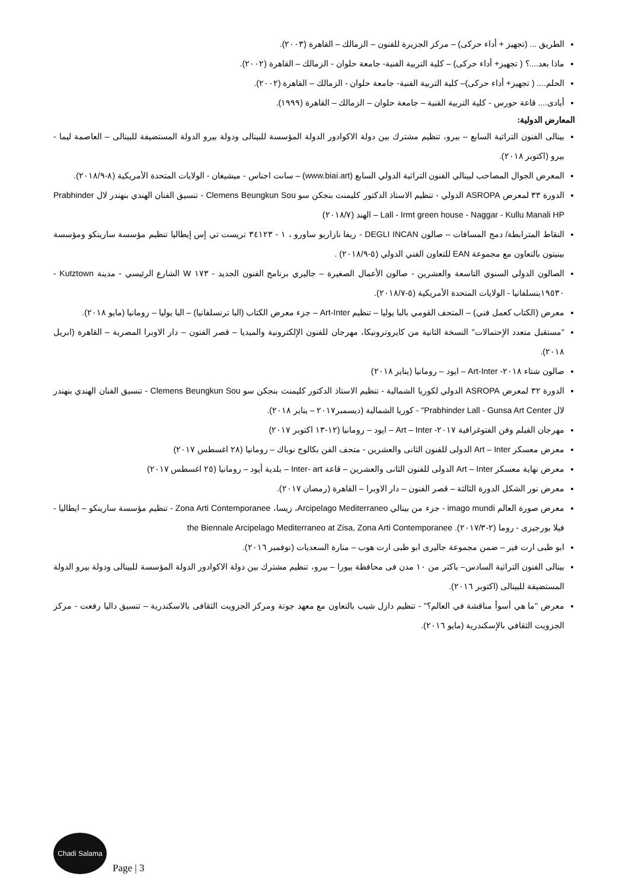الطريق ... (تجهيز + أداء حركى) – مركز الجزيرة للفنون – الزمالك – القاهرة (٢٠٠٣).
ماذا بعد....؟ ( تجهيز+ أداء حركى) – كلية التربية الفنية- جامعة حلوان - الزمالك – القاهرة (٢٠٠٢).
الحلم.... ( تجهيز+ أداء حركى)– كلية التربية الفنية- جامعة حلوان - الزمالك – القاهرة (٢٠٠٢).
أيادى.... قاعة حورس - كلية التربية الفنية – جامعة حلوان – الزمالك – القاهرة (١٩٩٩).
المعارض الدولية:
بينالى الفنون التراثية السابع – بيرو، تنظيم مشترك بين دولة الاكوادور الدولة المؤسسة للبينالى ودولة بيرو الدولة المستضيفة للبينالى – العاصمة ليما - بيرو (اكتوبر ٢٠١٨).
المعرض الجوال المصاحب لبينالي الفنون التراثية الدولي السابع (www.biai.art) – سانت اجناس - ميشيغان - الولايات المتحدة الأمريكية (٨-٢٠١٨/٩).
الدورة ٣٣ لمعرض ASROPA الدولي - تنظيم الاستاذ الدكتور كليمنث بنجكن سو Clemens Beungkun Sou - تنسيق الفنان الهندي بنهندر لال Prabhinder Lall - Irmt green house - Naggar - Kullu Manali HP – الهند (٢٠١٨/٧)
النقاط المترابطة/ دمج المسافات – صالون DEGLI INCAN - ريفا نازاريو ساورو ، ١ - ٣٤١٢٣ تريست تي إس إيطاليا تنظيم مؤسسة سارينكو ومؤسسة بينيتون بالتعاون مع مجموعة EAN للتعاون الفني الدولي (٥-٢٠١٨/٩) .
الصالون الدولي السنوي التاسعة والعشرين - صالون الأعمال الصغيرة – جاليري برنامج الفنون الجديد - ١٧٣ W الشارع الرئيسي - مدينة Kutztown - ١٩٥٣٠بنسلفانيا - الولايات المتحدة الأمريكية (٥-٢٠١٨/٧).
معرض (الكتاب كعمل فني) – المتحف القومي بالبا يوليا – تنظيم Art-Inter – جزء معرض الكتاب (البا ترنسلفانيا) – البا يوليا – رومانيا (مايو ٢٠١٨).
"مستقبل متعدد الإحتمالات" النسخة الثانية من كايروترونيكا، مهرجان للفنون الإلكترونية والميديا – قصر الفنون – دار الاوبرا المصرية – القاهرة (ابريل ٢٠١٨).
صالون شتاء ٢٠١٨- Art-Inter – ايود – رومانيا (يناير ٢٠١٨)
الدورة ٣٢ لمعرض ASROPA الدولي لكوريا الشمالية - تنظيم الاستاذ الدكتور كليمنث بنجكن سو Clemens Beungkun Sou - تنسيق الفنان الهندي بنهندر لال Prabhinder Lall - Gunsa Art Center" - كوريا الشمالية (ديسمبر٢٠١٧ – يناير ٢٠١٨).
مهرجان الفيلم وفن الفتوغرافية ٢٠١٧- Art – Inter – ايود – رومانيا (١٢-١٣ اكتوبر ٢٠١٧)
معرض معسكر Art – Inter الدولى للفنون الثانى والعشرين - متحف الفن بكالوج نوباك – رومانيا (٢٨ اغسطس ٢٠١٧)
معرض نهاية معسكر Art – Inter الدولى للفنون الثانى والعشرين – قاعة Inter- art – بلدية أيود – رومانيا (٢٥ اغسطس ٢٠١٧)
معرض نور الشكل الدورة الثالثة – قصر الفنون – دار الاوبرا – القاهرة (رمضان ٢٠١٧).
معرض صورة العالم imago mundi - جزء من بينالي Arcipelago Mediterraneo، زيسا، Zona Arti Contemporanee - تنظيم مؤسسة سارينكو – ايطاليا - فيلا بورجيزى - روما (٢-٢٠١٧/٣). the Biennale Arcipelago Mediterraneo at Zisa, Zona Arti Contemporanee
ابو ظبى ارت فير – ضمن مجموعة جاليرى ابو ظبى ارت هوب – منارة السعديات (نوفمبر ٢٠١٦).
بينالى الفنون التراثية السادس– باكثر من ١٠ مدن فى محافظة بيورا – بيرو، تنظيم مشترك بين دولة الاكوادور الدولة المؤسسة للبينالى ودولة بيرو الدولة المستضيفة للبينالى (اكتوبر ٢٠١٦).
معرض "ما هي أسوأ مناقشة في العالم؟" - تنظيم دازل شيب بالتعاون مع معهد جوتة ومركز الجزويت الثقافى بالاسكندرية – تنسيق داليا رفعت - مركز الجزويت الثقافي بالإسكندرية (مايو ٢٠١٦).
Chadi Salama
Page | 3